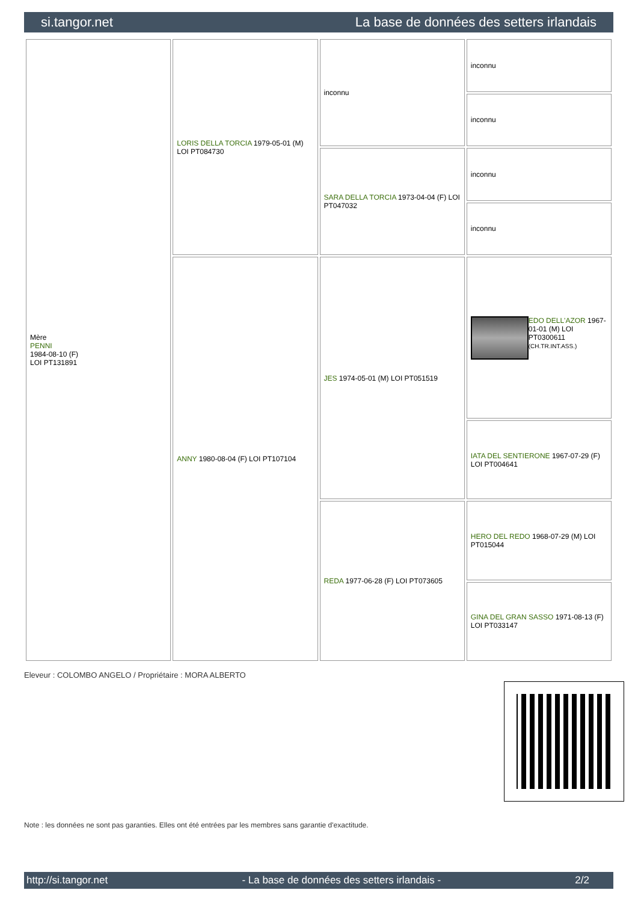si.tangor.net La base de données des setters irlandais
| Mère PENNI 1984-08-10 (F) LOI PT131891 | LORIS DELLA TORCIA 1979-05-01 (M) LOI PT084730 | inconnu | inconnu |
| | | | inconnu |
| | | SARA DELLA TORCIA 1973-04-04 (F) LOI PT047032 | inconnu |
| | | | inconnu |
| | ANNY 1980-08-04 (F) LOI PT107104 | JES 1974-05-01 (M) LOI PT051519 | EDO DELL'AZOR 1967-01-01 (M) LOI PT0300611 (CH.TR.INT.ASS.) |
| | | | IATA DEL SENTIERONE 1967-07-29 (F) LOI PT004641 |
| | | REDA 1977-06-28 (F) LOI PT073605 | HERO DEL REDO 1968-07-29 (M) LOI PT015044 |
| | | | GINA DEL GRAN SASSO 1971-08-13 (F) LOI PT033147 |
Eleveur : COLOMBO ANGELO / Propriétaire : MORA ALBERTO
Note : les données ne sont pas garanties. Elles ont été entrées par les membres sans garantie d'exactitude.
http://si.tangor.net - La base de données des setters irlandais - 2/2